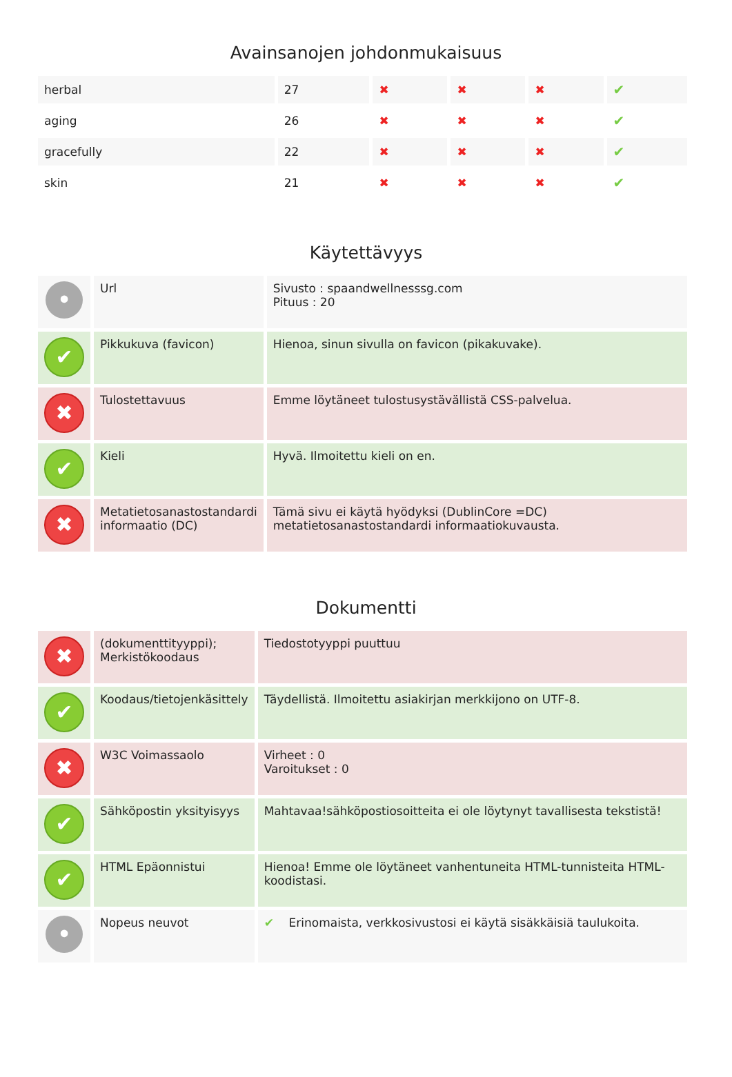Avainsanojen johdonmukaisuus
| herbal | 27 | ✖ | ✖ | ✖ | ✔ |
| aging | 26 | ✖ | ✖ | ✖ | ✔ |
| gracefully | 22 | ✖ | ✖ | ✖ | ✔ |
| skin | 21 | ✖ | ✖ | ✖ | ✔ |
Käytettävyys
| • | Url | Sivusto : spaandwellnesssg.com Pituus : 20 |
| ✔ | Pikkukuva (favicon) | Hienoa, sinun sivulla on favicon (pikakuvake). |
| ✖ | Tulostettavuus | Emme löytäneet tulostusystävällistä CSS-palvelua. |
| ✔ | Kieli | Hyvä. Ilmoitettu kieli on en. |
| ✖ | Metatietosanastostandardi informaatio (DC) | Tämä sivu ei käytä hyödyksi (DublinCore =DC) metatietosanastostandardi informaatiokuvausta. |
Dokumentti
| ✖ | (dokumenttityyppi); Merkistökoodaus | Tiedostotyyppi puuttuu |
| ✔ | Koodaus/tietojenkäsittely | Täydellistä. Ilmoitettu asiakirjan merkkijono on UTF-8. |
| ✖ | W3C Voimassaolo | Virheet : 0 Varoitukset : 0 |
| ✔ | Sähköpostin yksityisyys | Mahtavaa!sähköpostiosoitteita ei ole löytynyt tavallisesta tekstistä! |
| ✔ | HTML Epäonnistui | Hienoa! Emme ole löytäneet vanhentuneita HTML-tunnisteita HTML-koodistasi. |
| • | Nopeus neuvot | ✔ Erinomaista, verkkosivustosi ei käytä sisäkkäisiä taulukoita. |